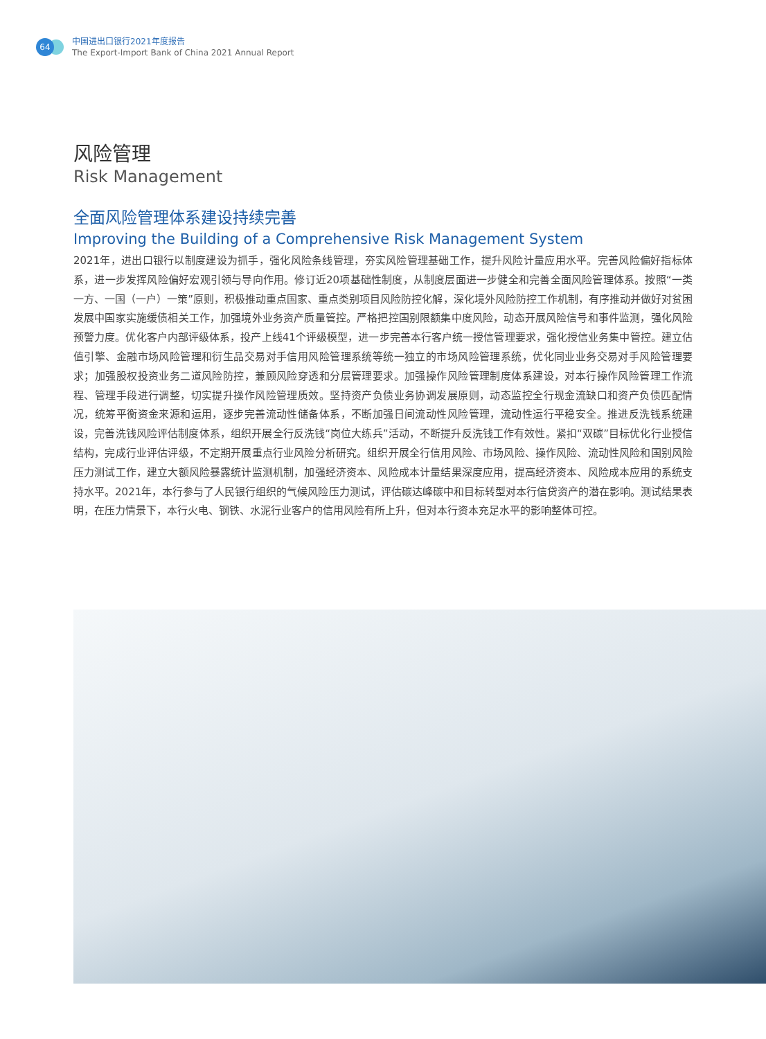64
中国进出口银行2021年度报告
The Export-Import Bank of China 2021 Annual Report
风险管理
Risk Management
全面风险管理体系建设持续完善
Improving the Building of a Comprehensive Risk Management System
2021年，进出口银行以制度建设为抓手，强化风险条线管理，夯实风险管理基础工作，提升风险计量应用水平。完善风险偏好指标体系，进一步发挥风险偏好宏观引领与导向作用。修订近20项基础性制度，从制度层面进一步健全和完善全面风险管理体系。按照“一类一方、一国（一户）一策”原则，积极推动重点国家、重点类别项目风险防控化解，深化境外风险防控工作机制，有序推动并做好对贫困发展中国家实施缓债相关工作，加强境外业务资产质量管控。严格把控国别限额集中度风险，动态开展风险信号和事件监测，强化风险预警力度。优化客户内部评级体系，投产上线41个评级模型，进一步完善本行客户统一授信管理要求，强化授信业务集中管控。建立估值引擎、金融市场风险管理和衍生品交易对手信用风险管理系统等统一独立的市场风险管理系统，优化同业业务交易对手风险管理要求；加强股权投资业务二道风险防控，兼顾风险穿透和分层管理要求。加强操作风险管理制度体系建设，对本行操作风险管理工作流程、管理手段进行调整，切实提升操作风险管理质效。坚持资产负债业务协调发展原则，动态监控全行现金流缺口和资产负债匹配情况，统筹平衡资金来源和运用，逐步完善流动性储备体系，不断加强日间流动性风险管理，流动性运行平稳安全。推进反洗钱系统建设，完善洗钱风险评估制度体系，组织开展全行反洗钱“岗位大练兵”活动，不断提升反洗钱工作有效性。紧扣“双碳”目标优化行业授信结构，完成行业评估评级，不定期开展重点行业风险分析研究。组织开展全行信用风险、市场风险、操作风险、流动性风险和国别风险压力测试工作，建立大额风险暴露统计监测机制，加强经济资本、风险成本计量结果深度应用，提高经济资本、风险成本应用的系统支持水平。2021年，本行参与了人民银行组织的气候风险压力测试，评估碳达峰碳中和目标转型对本行信贷资产的潜在影响。测试结果表明，在压力情景下，本行火电、钢铁、水泥行业客户的信用风险有所上升，但对本行资本充足水平的影响整体可控。